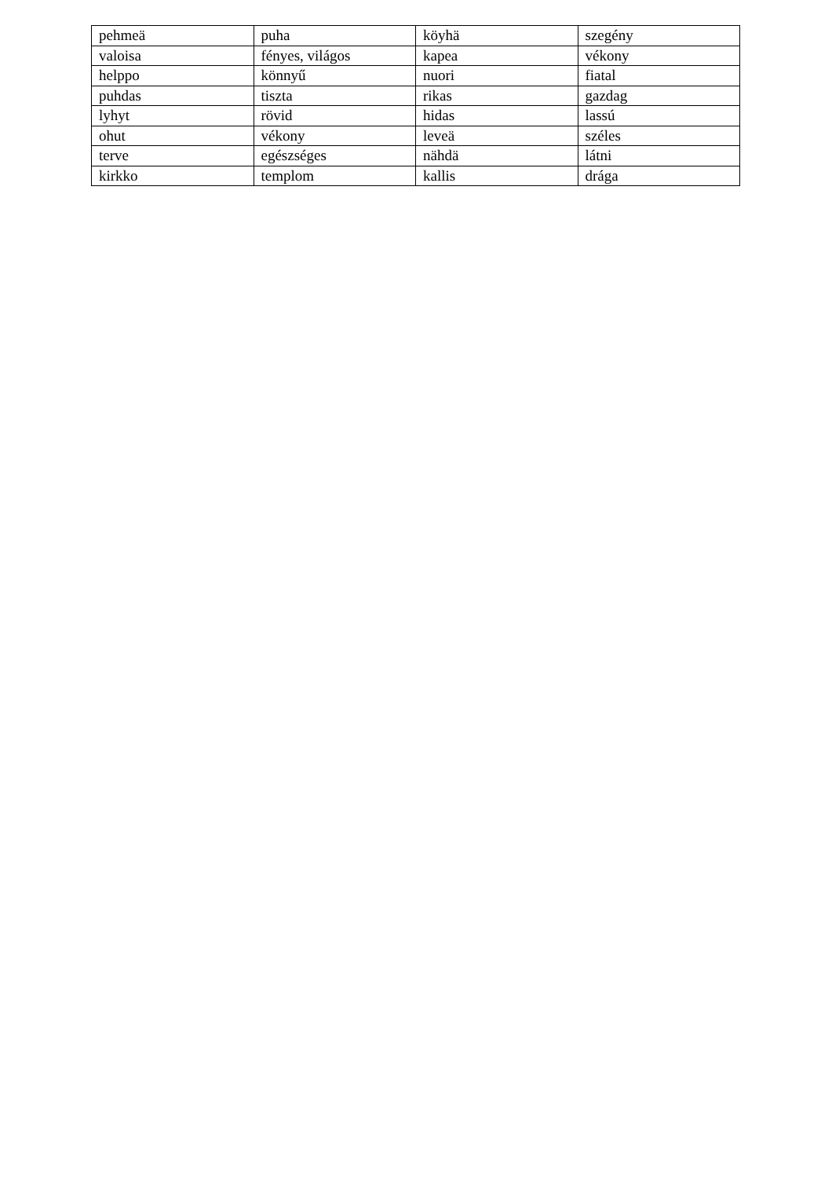| pehmeä | puha | köyhä | szegény |
| valoisa | fényes, világos | kapea | vékony |
| helppo | könnyű | nuori | fiatal |
| puhdas | tiszta | rikas | gazdag |
| lyhyt | rövid | hidas | lassú |
| ohut | vékony | leveä | széles |
| terve | egészséges | nähdä | látni |
| kirkko | templom | kallis | drága |